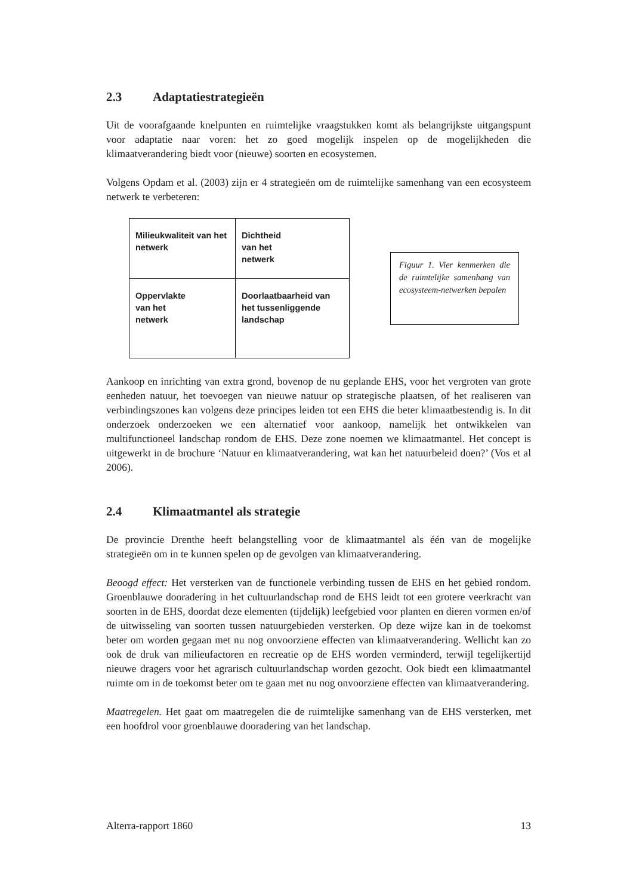2.3 Adaptatiestrategieën
Uit de voorafgaande knelpunten en ruimtelijke vraagstukken komt als belangrijkste uitgangspunt voor adaptatie naar voren: het zo goed mogelijk inspelen op de mogelijkheden die klimaatverandering biedt voor (nieuwe) soorten en ecosystemen.
Volgens Opdam et al. (2003) zijn er 4 strategieën om de ruimtelijke samenhang van een ecosysteem netwerk te verbeteren:
Milieukwaliteit van het netwerk
Dichtheid
van het
netwerk
Oppervlakte
van het
netwerk
Doorlaatbaarheid van het tussenliggende landschap
Figuur 1. Vier kenmerken die de ruimtelijke samenhang van ecosysteem-netwerken bepalen
Aankoop en inrichting van extra grond, bovenop de nu geplande EHS, voor het vergroten van grote eenheden natuur, het toevoegen van nieuwe natuur op strategische plaatsen, of het realiseren van verbindingszones kan volgens deze principes leiden tot een EHS die beter klimaatbestendig is. In dit onderzoek onderzoeken we een alternatief voor aankoop, namelijk het ontwikkelen van multifunctioneel landschap rondom de EHS. Deze zone noemen we klimaatmantel. Het concept is uitgewerkt in de brochure ‘Natuur en klimaatverandering, wat kan het natuurbeleid doen?’ (Vos et al 2006).
2.4 Klimaatmantel als strategie
De provincie Drenthe heeft belangstelling voor de klimaatmantel als één van de mogelijke strategieën om in te kunnen spelen op de gevolgen van klimaatverandering.
Beoogd effect: Het versterken van de functionele verbinding tussen de EHS en het gebied rondom. Groenblauwe dooradering in het cultuurlandschap rond de EHS leidt tot een grotere veerkracht van soorten in de EHS, doordat deze elementen (tijdelijk) leefgebied voor planten en dieren vormen en/of de uitwisseling van soorten tussen natuurgebieden versterken. Op deze wijze kan in de toekomst beter om worden gegaan met nu nog onvoorziene effecten van klimaatverandering. Wellicht kan zo ook de druk van milieufactoren en recreatie op de EHS worden verminderd, terwijl tegelijkertijd nieuwe dragers voor het agrarisch cultuurlandschap worden gezocht. Ook biedt een klimaatmantel ruimte om in de toekomst beter om te gaan met nu nog onvoorziene effecten van klimaatverandering.
Maatregelen. Het gaat om maatregelen die de ruimtelijke samenhang van de EHS versterken, met een hoofdrol voor groenblauwe dooradering van het landschap.
Alterra-rapport 1860 13